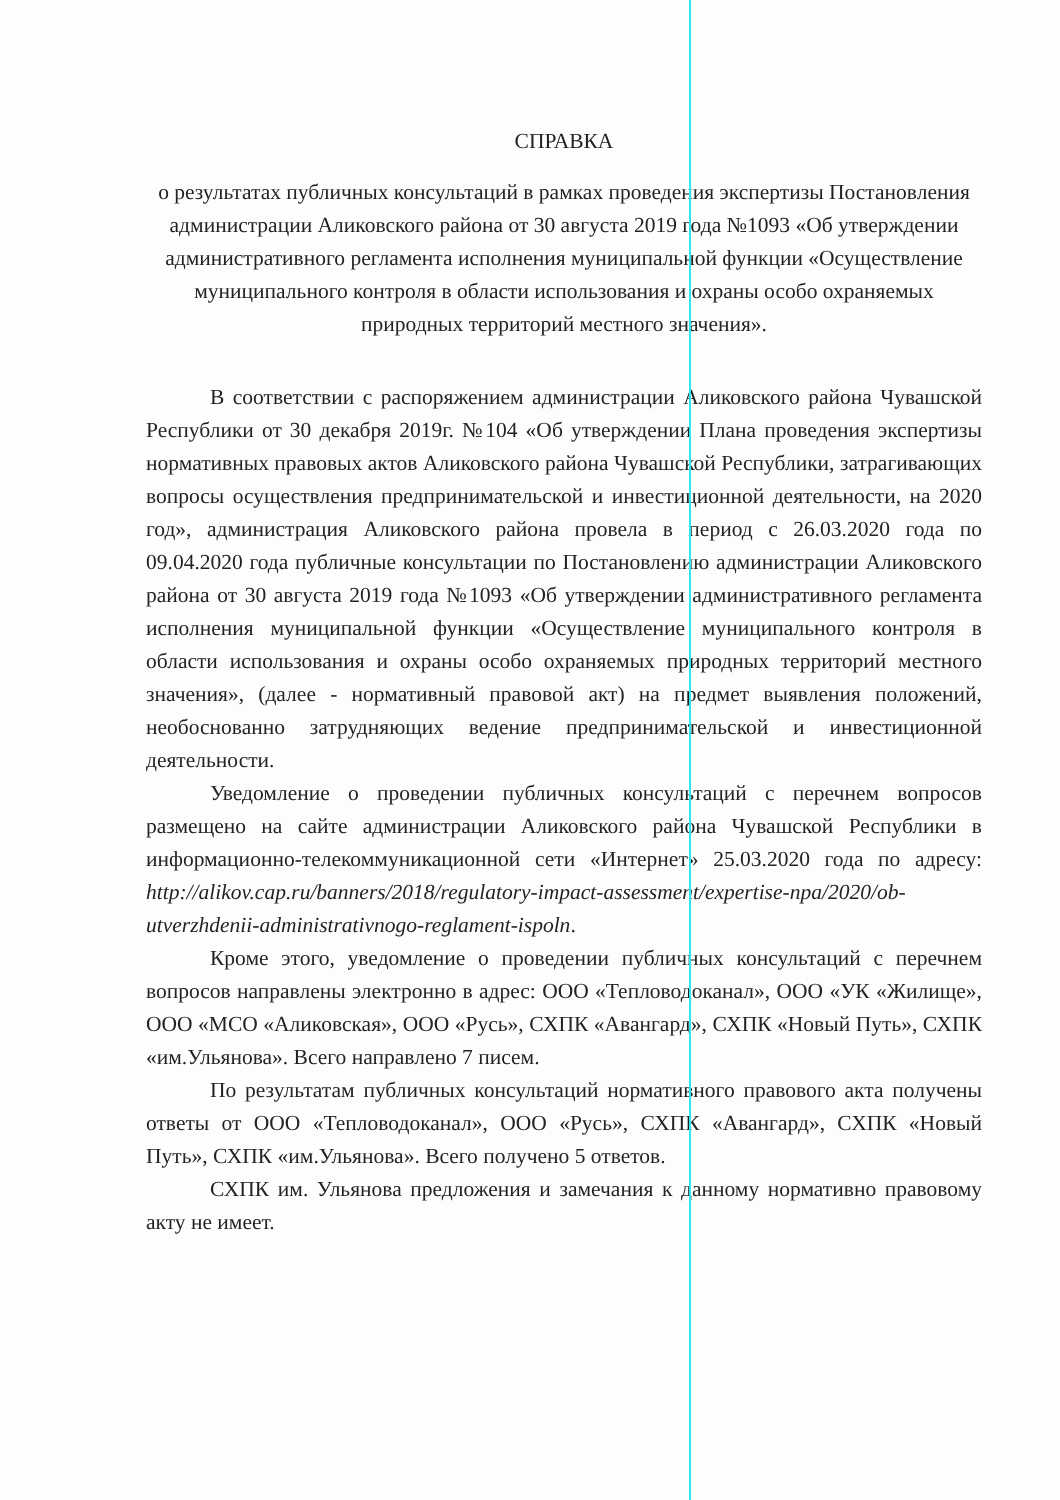СПРАВКА
о результатах публичных консультаций в рамках проведения экспертизы Постановления администрации Аликовского района от 30 августа 2019 года №1093 «Об утверждении административного регламента исполнения муниципальной функции «Осуществление муниципального контроля в области использования и охраны особо охраняемых природных территорий местного значения».
В соответствии с распоряжением администрации Аликовского района Чувашской Республики от 30 декабря 2019г. №104 «Об утверждении Плана проведения экспертизы нормативных правовых актов Аликовского района Чувашской Республики, затрагивающих вопросы осуществления предпринимательской и инвестиционной деятельности, на 2020 год», администрация Аликовского района провела в период с 26.03.2020 года по 09.04.2020 года публичные консультации по Постановлению администрации Аликовского района от 30 августа 2019 года №1093 «Об утверждении административного регламента исполнения муниципальной функции «Осуществление муниципального контроля в области использования и охраны особо охраняемых природных территорий местного значения», (далее - нормативный правовой акт) на предмет выявления положений, необоснованно затрудняющих ведение предпринимательской и инвестиционной деятельности.
Уведомление о проведении публичных консультаций с перечнем вопросов размещено на сайте администрации Аликовского района Чувашской Республики в информационно-телекоммуникационной сети «Интернет» 25.03.2020 года по адресу: http://alikov.cap.ru/banners/2018/regulatory-impact-assessment/expertise-npa/2020/ob-utverzhdenii-administrativnogo-reglament-ispoln.
Кроме этого, уведомление о проведении публичных консультаций с перечнем вопросов направлены электронно в адрес: ООО «Тепловодоканал», ООО «УК «Жилище», ООО «МСО «Аликовская», ООО «Русь», СХПК «Авангард», СХПК «Новый Путь», СХПК «им.Ульянова». Всего направлено 7 писем.
По результатам публичных консультаций нормативного правового акта получены ответы от ООО «Тепловодоканал», ООО «Русь», СХПК «Авангард», СХПК «Новый Путь», СХПК «им.Ульянова». Всего получено 5 ответов.
СХПК им. Ульянова предложения и замечания к данному нормативно правовому акту не имеет.